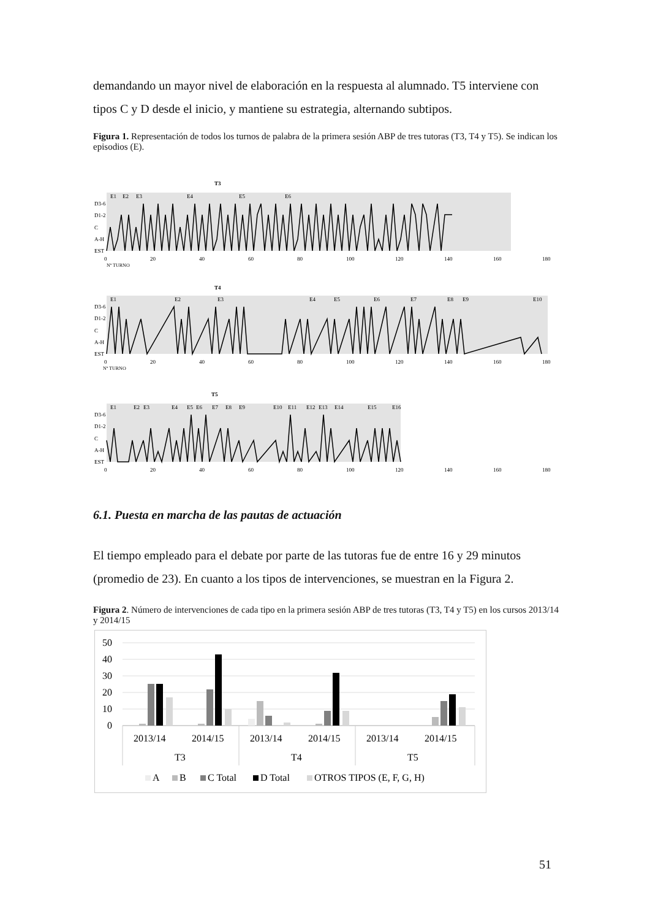demandando un mayor nivel de elaboración en la respuesta al alumnado. T5 interviene con tipos C y D desde el inicio, y mantiene su estrategia, alternando subtipos.
Figura 1. Representación de todos los turnos de palabra de la primera sesión ABP de tres tutoras (T3, T4 y T5). Se indican los episodios (E).
T3
E1
E2
E3
E4
E5
E6
D3-6
D1-2
C
A-H
EST
0
20
40
60
80
100
120
140
160
180
Nº TURNO
T4
E1
E2
E3
E4
E5
E6
E7
E8
E9
E10
D3-6
D1-2
C
A-H
EST
0
20
40
60
80
100
120
140
160
180
Nº TURNO
T5
E1
E2
E3
E4
E5
E6
E7
E8
E9
E10
E11
E12
E13
E14
E15
E16
D3-6
D1-2
C
A-H
EST
0
20
40
60
80
100
120
140
160
180
6.1. Puesta en marcha de las pautas de actuación
El tiempo empleado para el debate por parte de las tutoras fue de entre 16 y 29 minutos (promedio de 23). En cuanto a los tipos de intervenciones, se muestran en la Figura 2.
Figura 2. Número de intervenciones de cada tipo en la primera sesión ABP de tres tutoras (T3, T4 y T5) en los cursos 2013/14 y 2014/15
50
40
30
20
10
0
2013/14
2014/15
2013/14
2014/15
2013/14
2014/15
T3
T4
T5
A
B
C Total
D Total
OTROS TIPOS (E, F, G, H)
51